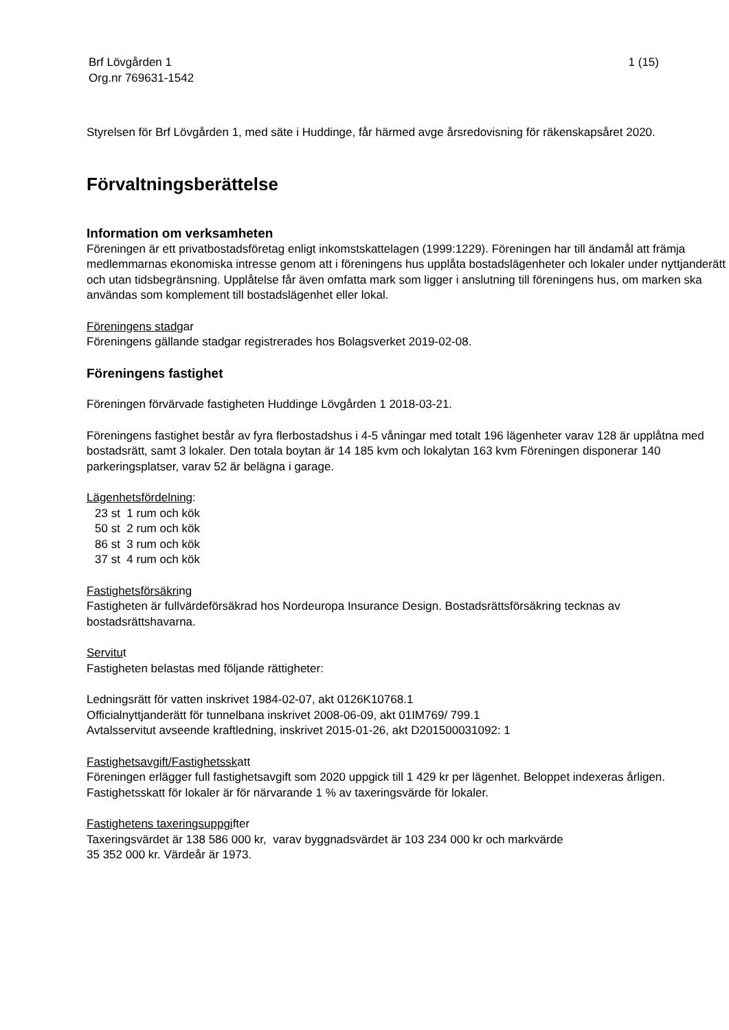Brf Lövgården 1
Org.nr 769631-1542
1 (15)
Styrelsen för Brf Lövgården 1, med säte i Huddinge, får härmed avge årsredovisning för räkenskapsåret 2020.
Förvaltningsberättelse
Information om verksamheten
Föreningen är ett privatbostadsföretag enligt inkomstskattelagen (1999:1229). Föreningen har till ändamål att främja medlemmarnas ekonomiska intresse genom att i föreningens hus upplåta bostadslägenheter och lokaler under nyttjanderätt och utan tidsbegränsning. Upplåtelse får även omfatta mark som ligger i anslutning till föreningens hus, om marken ska användas som komplement till bostadslägenhet eller lokal.
Föreningens stadgar
Föreningens gällande stadgar registrerades hos Bolagsverket 2019-02-08.
Föreningens fastighet
Föreningen förvärvade fastigheten Huddinge Lövgården 1 2018-03-21.
Föreningens fastighet består av fyra flerbostadshus i 4-5 våningar med totalt 196 lägenheter varav 128 är upplåtna med bostadsrätt, samt 3 lokaler. Den totala boytan är 14 185 kvm och lokalytan 163 kvm Föreningen disponerar 140 parkeringsplatser, varav 52 är belägna i garage.
Lägenhetsfördelning:
23 st 1 rum och kök
50 st 2 rum och kök
86 st 3 rum och kök
37 st 4 rum och kök
Fastighetsförsäkring
Fastigheten är fullvärdeförsäkrad hos Nordeuropa Insurance Design. Bostadsrättsförsäkring tecknas av bostadsrättshavarna.
Servitut
Fastigheten belastas med följande rättigheter:
Ledningsrätt för vatten inskrivet 1984-02-07, akt 0126K10768.1
Officialnyttjanderätt för tunnelbana inskrivet 2008-06-09, akt 01IM769/ 799.1
Avtalsservitut avseende kraftledning, inskrivet 2015-01-26, akt D201500031092: 1
Fastighetsavgift/Fastighetsskatt
Föreningen erlägger full fastighetsavgift som 2020 uppgick till 1 429 kr per lägenhet. Beloppet indexeras årligen. Fastighetsskatt för lokaler är för närvarande 1 % av taxeringsvärde för lokaler.
Fastighetens taxeringsuppgifter
Taxeringsvärdet är 138 586 000 kr, varav byggnadsvärdet är 103 234 000 kr och markvärde
35 352 000 kr. Värdeår är 1973.